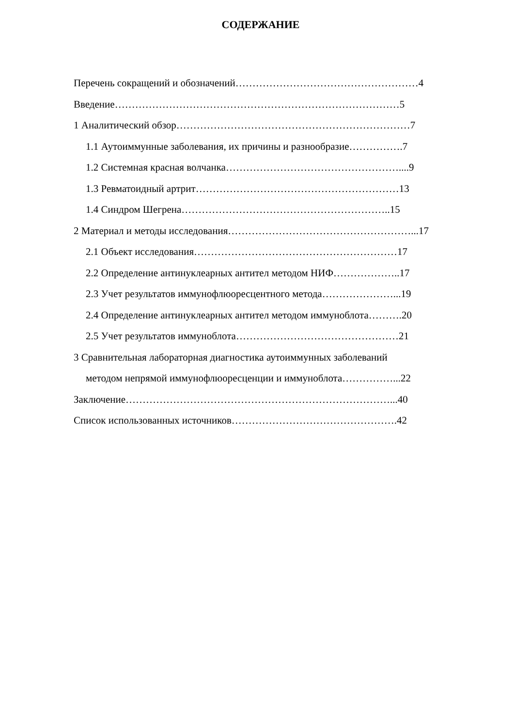СОДЕРЖАНИЕ
Перечень сокращений и обозначений………………………………………………4
Введение…………………………………………………………………………5
1 Аналитический обзор……………………………………………………………7
1.1 Аутоиммунные заболевания, их причины и разнообразие…………….7
1.2 Системная красная волчанка……………………………………………....9
1.3 Ревматоидный артрит……………………………………………………13
1.4 Синдром Шегрена……………………………………………………..15
2 Материал и методы исследования………………………………………………...17
2.1 Объект исследования……………………………………………………17
2.2 Определение антинуклеарных антител методом НИФ………………..17
2.3 Учет результатов иммунофлюоресцентного метода…………………...19
2.4 Определение антинуклеарных антител методом иммуноблота……….20
2.5 Учет результатов иммуноблота…………………………………………21
3 Сравнительная лабораторная диагностика аутоиммунных заболеваний
методом непрямой иммунофлюоресценции и иммуноблота……………...22
Заключение……………………………………………………………………...40
Список использованных источников………………………………………….42